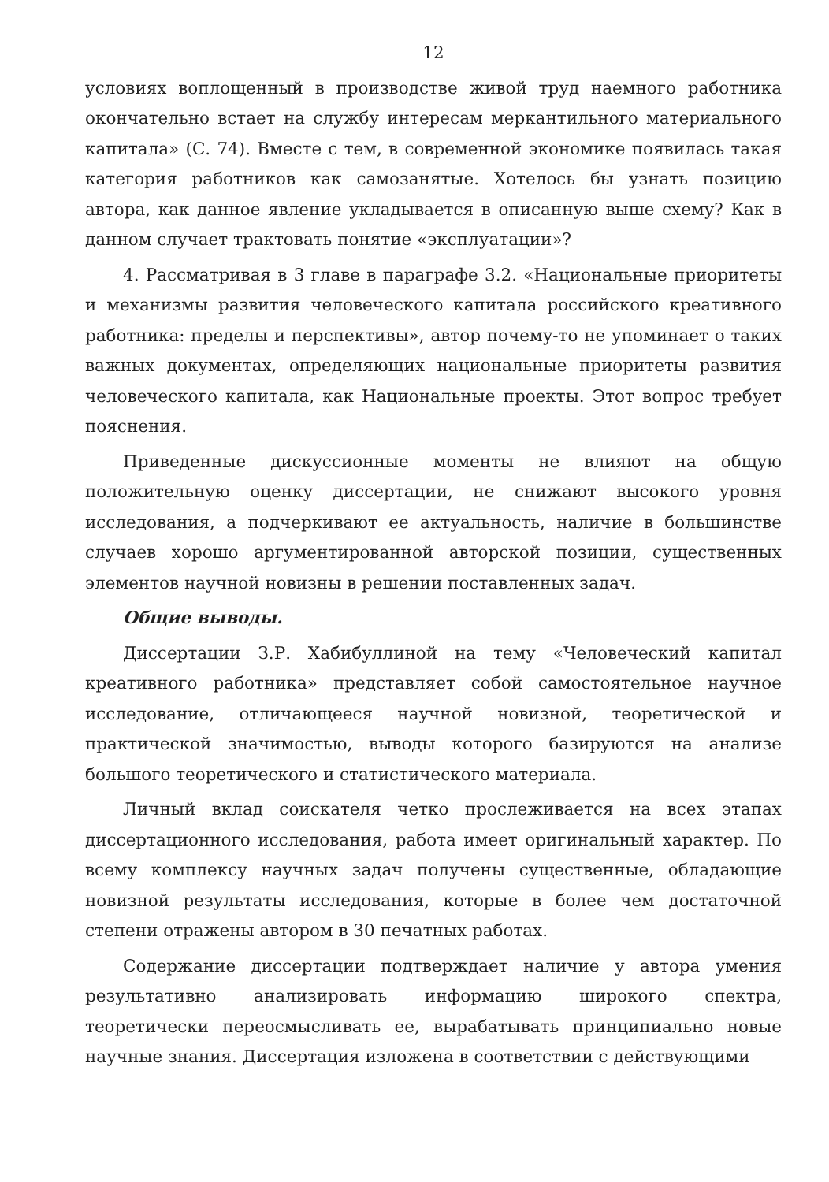12
условиях воплощенный в производстве живой труд наемного работника окончательно встает на службу интересам меркантильного материального капитала» (С. 74). Вместе с тем, в современной экономике появилась такая категория работников как самозанятые. Хотелось бы узнать позицию автора, как данное явление укладывается в описанную выше схему? Как в данном случает трактовать понятие «эксплуатации»?
4. Рассматривая в 3 главе в параграфе 3.2. «Национальные приоритеты и механизмы развития человеческого капитала российского креативного работника: пределы и перспективы», автор почему-то не упоминает о таких важных документах, определяющих национальные приоритеты развития человеческого капитала, как Национальные проекты. Этот вопрос требует пояснения.
Приведенные дискуссионные моменты не влияют на общую положительную оценку диссертации, не снижают высокого уровня исследования, а подчеркивают ее актуальность, наличие в большинстве случаев хорошо аргументированной авторской позиции, существенных элементов научной новизны в решении поставленных задач.
Общие выводы.
Диссертации З.Р. Хабибуллиной на тему «Человеческий капитал креативного работника» представляет собой самостоятельное научное исследование, отличающееся научной новизной, теоретической и практической значимостью, выводы которого базируются на анализе большого теоретического и статистического материала.
Личный вклад соискателя четко прослеживается на всех этапах диссертационного исследования, работа имеет оригинальный характер. По всему комплексу научных задач получены существенные, обладающие новизной результаты исследования, которые в более чем достаточной степени отражены автором в 30 печатных работах.
Содержание диссертации подтверждает наличие у автора умения результативно анализировать информацию широкого спектра, теоретически переосмысливать ее, вырабатывать принципиально новые научные знания. Диссертация изложена в соответствии с действующими